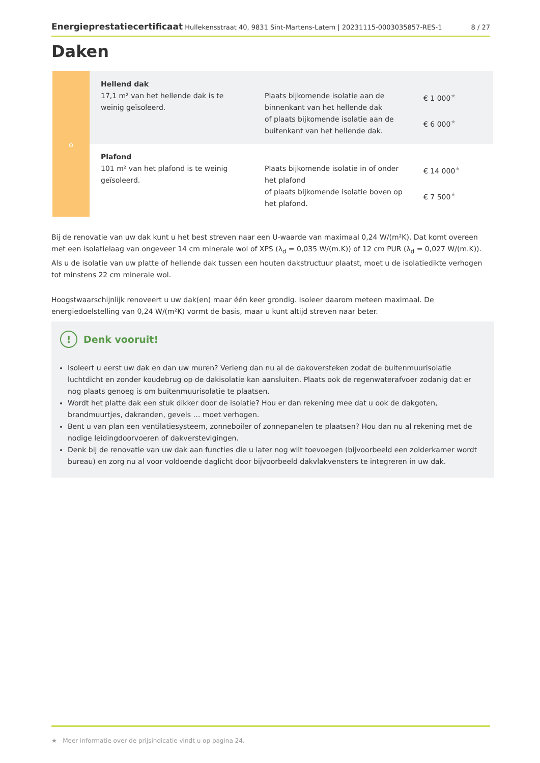Energieprestatiecertificaat Hullekensstraat 40, 9831 Sint-Martens-Latem | 20231115-0003035857-RES-1
8 / 27
Daken
| ⌂ | Hellend dak 17,1 m² van het hellende dak is te weinig geïsoleerd. | Plaats bijkomende isolatie aan de binnenkant van het hellende dak of plaats bijkomende isolatie aan de buitenkant van het hellende dak. | € 1 000 ★ € 6 000 ★ |
| | Plafond 101 m² van het plafond is te weinig geïsoleerd. | Plaats bijkomende isolatie in of onder het plafond of plaats bijkomende isolatie boven op het plafond. | € 14 000 ★ € 7 500 ★ |
Bij de renovatie van uw dak kunt u het best streven naar een U-waarde van maximaal 0,24 W/(m²K). Dat komt overeen met een isolatielaag van ongeveer 14 cm minerale wol of XPS (λ<sub>d</sub> = 0,035 W/(m.K)) of 12 cm PUR (λ<sub>d</sub> = 0,027 W/(m.K)). Als u de isolatie van uw platte of hellende dak tussen een houten dakstructuur plaatst, moet u de isolatiedikte verhogen tot minstens 22 cm minerale wol.
Hoogstwaarschijnlijk renoveert u uw dak(en) maar één keer grondig. Isoleer daarom meteen maximaal. De energiedoelstelling van 0,24 W/(m²K) vormt de basis, maar u kunt altijd streven naar beter.
! Denk vooruit!
Isoleert u eerst uw dak en dan uw muren? Verleng dan nu al de dakoversteken zodat de buitenmuurisolatie luchtdicht en zonder koudebrug op de dakisolatie kan aansluiten. Plaats ook de regenwaterafvoer zodanig dat er nog plaats genoeg is om buitenmuurisolatie te plaatsen.
Wordt het platte dak een stuk dikker door de isolatie? Hou er dan rekening mee dat u ook de dakgoten, brandmuurtjes, dakranden, gevels … moet verhogen.
Bent u van plan een ventilatiesysteem, zonneboiler of zonnepanelen te plaatsen? Hou dan nu al rekening met de nodige leidingdoorvoeren of dakverstevigingen.
Denk bij de renovatie van uw dak aan functies die u later nog wilt toevoegen (bijvoorbeeld een zolderkamer wordt bureau) en zorg nu al voor voldoende daglicht door bijvoorbeeld dakvlakvensters te integreren in uw dak.
★ Meer informatie over de prijsindicatie vindt u op pagina 24.